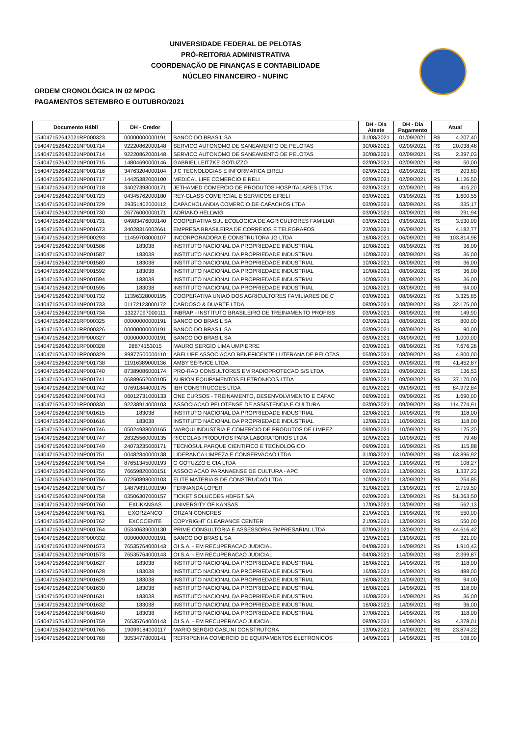UNIVERSIDADE FEDERAL DE PELOTAS
PRÓ-REITORIA ADMINISTRATIVA
COORDENAÇÃO DE FINANÇAS E CONTABILIDADE
NÚCLEO FINANCEIRO - NUFINC
ORDEM CRONOLÓGICA IN 02 MPOG
PAGAMENTOS SETEMBRO E OUTUBRO/2021
| Documento Hábil | DH - Credor | | DH - Dia Ateste | DH - Dia Pagamento | Atual | |
| --- | --- | --- | --- | --- | --- | --- |
| 154047152642021RP000323 | 00000000000191 | BANCO DO BRASIL SA | 31/08/2021 | 01/09/2021 | R$ | 4.207,40 |
| 154047152642021NP001714 | 92220862000148 | SERVICO AUTONOMO DE SANEAMENTO DE PELOTAS | 30/08/2021 | 02/09/2021 | R$ | 20.038,48 |
| 154047152642021NP001714 | 92220862000148 | SERVICO AUTONOMO DE SANEAMENTO DE PELOTAS | 30/08/2021 | 02/09/2021 | R$ | 2.397,03 |
| 154047152642021NP001715 | 14804690000146 | GABRIEL LEITZKE GOTUZZO | 02/09/2021 | 02/09/2021 | R$ | 50,00 |
| 154047152642021NP001716 | 34763204000104 | J C TECNOLOGIAS E INFORMATICA EIRELI | 02/09/2021 | 02/09/2021 | R$ | 203,80 |
| 154047152642021NP001717 | 14425382000100 | MEDICAL LIFE COMERCIO EIRELI | 02/09/2021 | 02/09/2021 | R$ | 1.126,50 |
| 154047152642021NP001718 | 34027398000171 | JETHAMED COMERCIO DE PRODUTOS HOSPITALARES LTDA | 02/09/2021 | 02/09/2021 | R$ | 415,20 |
| 154047152642021NP001723 | 04345762000180 | REY-GLASS COMERCIAL E SERVICOS EIRELI | 03/09/2021 | 03/09/2021 | R$ | 1.600,55 |
| 154047152642021NP001729 | 29351402000112 | CAPACHOLANDIA COMERCIO DE CAPACHOS LTDA | 03/09/2021 | 03/09/2021 | R$ | 335,17 |
| 154047152642021NP001730 | 26776000000171 | ADRIANO HELLWIG | 03/09/2021 | 03/09/2021 | R$ | 291,94 |
| 154047152642021NP001731 | 04983476000140 | COOPERATIVA SUL ECOLOGICA DE AGRICULTORES FAMILIAR | 03/09/2021 | 03/09/2021 | R$ | 3.530,00 |
| 154047152642021NP001673 | 34028316002661 | EMPRESA BRASILEIRA DE CORREIOS E TELEGRAFOS | 23/08/2021 | 06/09/2021 | R$ | 4.182,77 |
| 154047152642021RP000293 | 11459703000107 | INCORPORADORA E CONSTRUTORA JG LTDA | 16/08/2021 | 06/09/2021 | R$ | 103.814,98 |
| 154047152642021NP001586 | 183038 | INSTITUTO NACIONAL DA PROPRIEDADE INDUSTRIAL | 10/08/2021 | 08/09/2021 | R$ | 36,00 |
| 154047152642021NP001587 | 183038 | INSTITUTO NACIONAL DA PROPRIEDADE INDUSTRIAL | 10/08/2021 | 08/09/2021 | R$ | 36,00 |
| 154047152642021NP001589 | 183038 | INSTITUTO NACIONAL DA PROPRIEDADE INDUSTRIAL | 10/08/2021 | 08/09/2021 | R$ | 36,00 |
| 154047152642021NP001592 | 183038 | INSTITUTO NACIONAL DA PROPRIEDADE INDUSTRIAL | 10/08/2021 | 08/09/2021 | R$ | 36,00 |
| 154047152642021NP001594 | 183038 | INSTITUTO NACIONAL DA PROPRIEDADE INDUSTRIAL | 10/08/2021 | 08/09/2021 | R$ | 36,00 |
| 154047152642021NP001595 | 183038 | INSTITUTO NACIONAL DA PROPRIEDADE INDUSTRIAL | 10/08/2021 | 08/09/2021 | R$ | 94,00 |
| 154047152642021NP001732 | 11396328000195 | COOPERATIVA UNIAO DOS AGRICULTORES FAMILIARES DE C | 03/09/2021 | 08/09/2021 | R$ | 3.325,85 |
| 154047152642021NP001733 | 01172123000172 | CARDOSO & DUARTE LTDA | 08/09/2021 | 08/09/2021 | R$ | 32.175,00 |
| 154047152642021NP001734 | 13227097000111 | INBRAP - INSTITUTO BRASILEIRO DE TREINAMENTO PROFISS | 03/09/2021 | 08/09/2021 | R$ | 149,90 |
| 154047152642021RP000325 | 00000000000191 | BANCO DO BRASIL SA | 03/09/2021 | 08/09/2021 | R$ | 800,00 |
| 154047152642021RP000326 | 00000000000191 | BANCO DO BRASIL SA | 03/09/2021 | 08/09/2021 | R$ | 90,00 |
| 154047152642021RP000327 | 00000000000191 | BANCO DO BRASIL SA | 03/09/2021 | 08/09/2021 | R$ | 1.000,00 |
| 154047152642021RP000328 | 28874153015 | MAURO SERGIO LIMA UMPIERRE | 03/09/2021 | 08/09/2021 | R$ | 7.676,28 |
| 154047152642021RP000329 | 89877500000110 | ABELUPE ASSOCIACAO BENEFICENTE LUTERANA DE PELOTAS | 05/09/2021 | 08/09/2021 | R$ | 4.800,00 |
| 154047152642021NP001738 | 11916389000136 | AMBY SERVICE LTDA | 03/09/2021 | 09/09/2021 | R$ | 41.452,87 |
| 154047152642021NP001740 | 87389086000174 | PRO-RAD CONSULTORES EM RADIOPROTECAO S/S LTDA | 03/09/2021 | 09/09/2021 | R$ | 136,53 |
| 154047152642021NP001741 | 06889652000105 | AURION EQUIPAMENTOS ELETRONICOS LTDA | 09/09/2021 | 09/09/2021 | R$ | 37.170,00 |
| 154047152642021NP001742 | 07691844000175 | IBH CONSTRUCOES LTDA | 01/09/2021 | 09/09/2021 | R$ | 84.972,84 |
| 154047152642021NP001743 | 06012731000133 | ONE CURSOS - TREINAMENTO, DESENVOLVIMENTO E CAPAC | 09/09/2021 | 09/09/2021 | R$ | 1.690,00 |
| 154047152642021RP000330 | 92238914000103 | ASSOCIACAO PELOTENSE DE ASSISTENCIA E CULTURA | 03/09/2021 | 09/09/2021 | R$ | 114.774,91 |
| 154047152642021NP001615 | 183038 | INSTITUTO NACIONAL DA PROPRIEDADE INDUSTRIAL | 12/08/2021 | 10/09/2021 | R$ | 118,00 |
| 154047152642021NP001616 | 183038 | INSTITUTO NACIONAL DA PROPRIEDADE INDUSTRIAL | 12/08/2021 | 10/09/2021 | R$ | 118,00 |
| 154047152642021NP001746 | 05024938000165 | MARQUI INDUSTRIA E COMERCIO DE PRODUTOS DE LIMPEZ | 09/09/2021 | 10/09/2021 | R$ | 175,20 |
| 154047152642021NP001747 | 28325560000135 | RICCOLAB PRODUTOS PARA LABORATORIOS LTDA | 10/09/2021 | 10/09/2021 | R$ | 79,48 |
| 154047152642021NP001749 | 24073235000171 | TECNOSUL PARQUE CIENTIFICO E TECNOLOGICO | 09/09/2021 | 10/09/2021 | R$ | 115,88 |
| 154047152642021NP001751 | 00482840000138 | LIDERANCA LIMPEZA E CONSERVACAO LTDA | 31/08/2021 | 10/09/2021 | R$ | 63.896,92 |
| 154047152642021NP001754 | 87651345000193 | G GOTUZZO E CIA LTDA | 10/09/2021 | 13/09/2021 | R$ | 108,27 |
| 154047152642021NP001755 | 76659820000151 | ASSOCIACAO PARANAENSE DE CULTURA - APC | 02/09/2021 | 13/09/2021 | R$ | 1.337,23 |
| 154047152642021NP001756 | 07250898000103 | ELITE MATERIAIS DE CONSTRUCAO LTDA | 10/09/2021 | 13/09/2021 | R$ | 254,85 |
| 154047152642021NP001757 | 14879831000190 | FERNANDA LOPER | 31/08/2021 | 13/09/2021 | R$ | 2.719,50 |
| 154047152642021NP001758 | 03506307000157 | TICKET SOLUCOES HDFGT S/A | 02/09/2021 | 13/09/2021 | R$ | 51.363,50 |
| 154047152642021NP001760 | EXUKANSAS | UNIVERSITY OF KANSAS | 17/09/2021 | 13/09/2021 | R$ | 562,13 |
| 154047152642021NP001761 | EXORZANCO | ORZAN CONGRES | 21/09/2021 | 13/09/2021 | R$ | 550,00 |
| 154047152642021NP001762 | EXCCCENTE | COPYRIGHT CLEARANCE CENTER | 21/09/2021 | 13/09/2021 | R$ | 550,00 |
| 154047152642021NP001764 | 05340639000130 | PRIME CONSULTORIA E ASSESSORIA EMPRESARIAL LTDA | 07/09/2021 | 13/09/2021 | R$ | 44.616,42 |
| 154047152642021RP000332 | 00000000000191 | BANCO DO BRASIL SA | 13/09/2021 | 13/09/2021 | R$ | 321,00 |
| 154047152642021NP001573 | 76535764000143 | OI S.A. - EM RECUPERACAO JUDICIAL | 04/08/2021 | 14/09/2021 | R$ | 1.910,43 |
| 154047152642021NP001573 | 76535764000143 | OI S.A. - EM RECUPERACAO JUDICIAL | 04/08/2021 | 14/09/2021 | R$ | 2.399,87 |
| 154047152642021NP001627 | 183038 | INSTITUTO NACIONAL DA PROPRIEDADE INDUSTRIAL | 16/08/2021 | 14/09/2021 | R$ | 118,00 |
| 154047152642021NP001628 | 183038 | INSTITUTO NACIONAL DA PROPRIEDADE INDUSTRIAL | 16/08/2021 | 14/09/2021 | R$ | 488,00 |
| 154047152642021NP001629 | 183038 | INSTITUTO NACIONAL DA PROPRIEDADE INDUSTRIAL | 16/08/2021 | 14/09/2021 | R$ | 94,00 |
| 154047152642021NP001630 | 183038 | INSTITUTO NACIONAL DA PROPRIEDADE INDUSTRIAL | 16/08/2021 | 14/09/2021 | R$ | 118,00 |
| 154047152642021NP001631 | 183038 | INSTITUTO NACIONAL DA PROPRIEDADE INDUSTRIAL | 16/08/2021 | 14/09/2021 | R$ | 36,00 |
| 154047152642021NP001632 | 183038 | INSTITUTO NACIONAL DA PROPRIEDADE INDUSTRIAL | 16/08/2021 | 14/09/2021 | R$ | 36,00 |
| 154047152642021NP001640 | 183038 | INSTITUTO NACIONAL DA PROPRIEDADE INDUSTRIAL | 17/08/2021 | 14/09/2021 | R$ | 118,00 |
| 154047152642021NP001759 | 76535764000143 | OI S.A. - EM RECUPERACAO JUDICIAL | 08/09/2021 | 14/09/2021 | R$ | 4.378,01 |
| 154047152642021NP001765 | 19099184000117 | MARIO SERGIO CASLINI CONSTRUTORA | 13/09/2021 | 14/09/2021 | R$ | 23.874,22 |
| 154047152642021NP001768 | 30534778000141 | REFRIPENHA COMERCIO DE EQUIPAMENTOS ELETRONICOS | 14/09/2021 | 14/09/2021 | R$ | 108,00 |